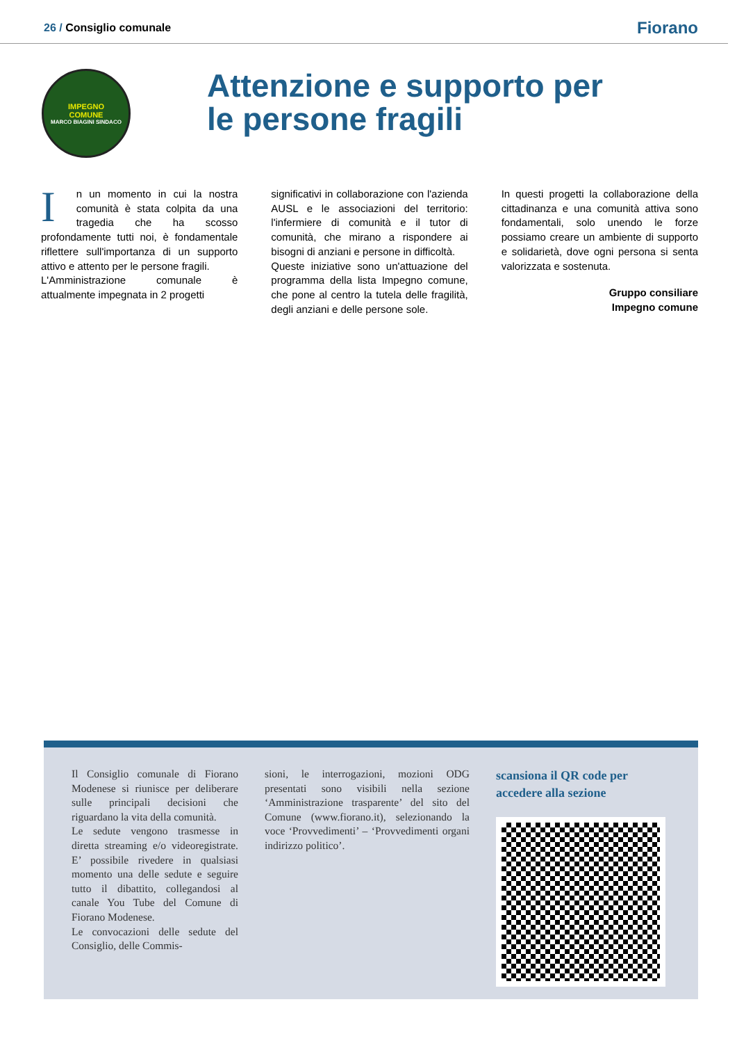26 / Consiglio comunale
Fiorano
IMPEGNO
COMUNE
MARCO BIAGINI SINDACO
Attenzione e supporto per
le persone fragili
In un momento in cui la nostra comunità è stata colpita da una tragedia che ha scosso profondamente tutti noi, è fondamentale riflettere sull'importanza di un supporto attivo e attento per le persone fragili.
L'Amministrazione comunale è attualmente impegnata in 2 progetti
significativi in collaborazione con l'azienda AUSL e le associazioni del territorio: l'infermiere di comunità e il tutor di comunità, che mirano a rispondere ai bisogni di anziani e persone in difficoltà.
Queste iniziative sono un'attuazione del programma della lista Impegno comune, che pone al centro la tutela delle fragilità, degli anziani e delle persone sole.
In questi progetti la collaborazione della cittadinanza e una comunità attiva sono fondamentali, solo unendo le forze possiamo creare un ambiente di supporto e solidarietà, dove ogni persona si senta valorizzata e sostenuta.
Gruppo consiliare
Impegno comune
Il Consiglio comunale di Fiorano Modenese si riunisce per deliberare sulle principali decisioni che riguardano la vita della comunità.
Le sedute vengono trasmesse in diretta streaming e/o videoregistrate. E’ possibile rivedere in qualsiasi momento una delle sedute e seguire tutto il dibattito, collegandosi al canale You Tube del Comune di Fiorano Modenese.
Le convocazioni delle sedute del Consiglio, delle Commis-
sioni, le interrogazioni, mozioni ODG presentati sono visibili nella sezione ‘Amministrazione trasparente’ del sito del Comune (www.fiorano.it), selezionando la voce ‘Provvedimenti’ – ‘Provvedimenti organi indirizzo politico’.
scansiona il QR code per
accedere alla sezione